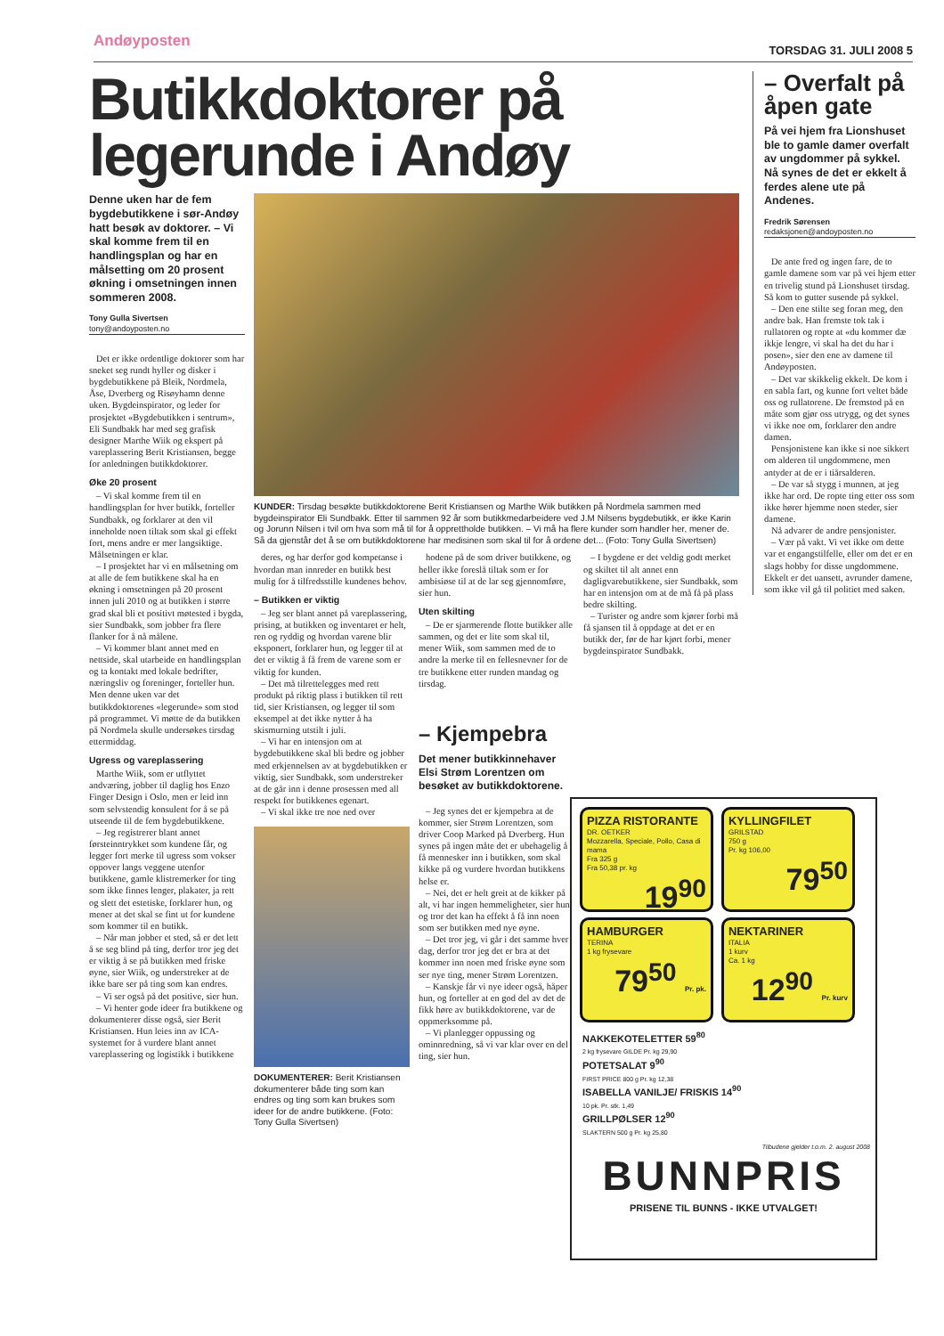Andøyposten TORSDAG 31. JULI 2008 5
Butikkdoktorer på legerunde i Andøy
Denne uken har de fem bygdebutikkene i sør-Andøy hatt besøk av doktorer. – Vi skal komme frem til en handlingsplan og har en målsetting om 20 prosent økning i omsetningen innen sommeren 2008.
Tony Gulla Sivertsen
tony@andoyposten.no
Det er ikke ordentlige doktorer som har sneket seg rundt hyller og disker i bygdebutikkene på Bleik, Nordmela, Åse, Dverberg og Risøyhamn denne uken. Bygdeinspirator, og leder for prosjektet «Bygdebutikken i sentrum», Eli Sundbakk har med seg grafisk designer Marthe Wiik og ekspert på vareplassering Berit Kristiansen, begge for anledningen butikkdoktorer.
Øke 20 prosent
– Vi skal komme frem til en handlingsplan for hver butikk, forteller Sundbakk, og forklarer at den vil inneholde noen tiltak som skal gi effekt fort, mens andre er mer langsiktige. Målsetningen er klar.
– I prosjektet har vi en målsetning om at alle de fem butikkene skal ha en økning i omsetningen på 20 prosent innen juli 2010 og at butikken i større grad skal bli et positivt møtested i bygda, sier Sundbakk, som jobber fra flere flanker for å nå målene.
– Vi kommer blant annet med en nettside, skal utarbeide en handlingsplan og ta kontakt med lokale bedrifter, næringsliv og foreninger, forteller hun. Men denne uken var det butikkdoktorenes «legerunde» som stod på programmet. Vi møtte de da butikken på Nordmela skulle undersøkes tirsdag ettermiddag.
Ugress og vareplassering
Marthe Wiik, som er utflyttet andværing, jobber til daglig hos Enzo Finger Design i Oslo, men er leid inn som selvstendig konsulent for å se på utseende til de fem bygdebutikkene.
– Jeg registrerer blant annet førsteinntrykket som kundene får, og legger fort merke til ugress som vokser oppover langs veggene utenfor butikkene, gamle klistremerker for ting som ikke finnes lenger, plakater, ja rett og slett det estetiske, forklarer hun, og mener at det skal se fint ut for kundene som kommer til en butikk.
– Når man jobber et sted, så er det lett å se seg blind på ting, derfor tror jeg det er viktig å se på butikken med friske øyne, sier Wiik, og understreker at de ikke bare ser på ting som kan endres.
– Vi ser også på det positive, sier hun.
– Vi henter gode ideer fra butikkene og dokumenterer disse også, sier Berit Kristiansen. Hun leies inn av ICA-systemet for å vurdere blant annet vareplassering og logistikk i butikkene
KUNDER: Tirsdag besøkte butikkdoktorene Berit Kristiansen og Marthe Wiik butikken på Nordmela sammen med bygdeinspirator Eli Sundbakk. Etter til sammen 92 år som butikkmedarbeidere ved J.M Nilsens bygdebutikk, er ikke Karin og Jorunn Nilsen i tvil om hva som må til for å opprettholde butikken. – Vi må ha flere kunder som handler her, mener de. Så da gjenstår det å se om butikkdoktorene har medisinen som skal til for å ordene det... (Foto: Tony Gulla Sivertsen)
deres, og har derfor god kompetanse i hvordan man innreder en butikk best mulig for å tilfredsstille kundenes behov.
– Butikken er viktig
– Jeg ser blant annet på vareplassering, prising, at butikken og inventaret er helt, ren og ryddig og hvordan varene blir eksponert, forklarer hun, og legger til at det er viktig å få frem de varene som er viktig for kunden.
– Det må tilrettelegges med rett produkt på riktig plass i butikken til rett tid, sier Kristiansen, og legger til som eksempel at det ikke nytter å ha skismurning utstilt i juli.
– Vi har en intensjon om at bygdebutikkene skal bli bedre og jobber med erkjennelsen av at bygdebutikken er viktig, sier Sundbakk, som understreker at de går inn i denne prosessen med all respekt for butikkenes egenart.
– Vi skal ikke tre noe ned over
DOKUMENTERER: Berit Kristiansen dokumenterer både ting som kan endres og ting som kan brukes som ideer for de andre butikkene. (Foto: Tony Gulla Sivertsen)
hodene på de som driver butikkene, og heller ikke foreslå tiltak som er for ambisiøse til at de lar seg gjennomføre, sier hun.
Uten skilting
– De er sjarmerende flotte butikker alle sammen, og det er lite som skal til, mener Wiik, som sammen med de to andre la merke til en fellesnevner for de tre butikkene etter runden mandag og tirsdag.
– Kjempebra
Det mener butikkinnehaver Elsi Strøm Lorentzen om besøket av butikkdoktorene.
– Jeg synes det er kjempebra at de kommer, sier Strøm Lorentzen, som driver Coop Marked på Dverberg. Hun synes på ingen måte det er ubehagelig å få mennesker inn i butikken, som skal kikke på og vurdere hvordan butikkens helse er.
– Nei, det er helt greit at de kikker på alt, vi har ingen hemmeligheter, sier hun, og tror det kan ha effekt å få inn noen som ser butikken med nye øyne.
– Det tror jeg, vi går i det samme hver dag, derfor tror jeg det er bra at det kommer inn noen med friske øyne som ser nye ting, mener Strøm Lorentzen.
– Kanskje får vi nye ideer også, håper hun, og forteller at en god del av det de fikk høre av butikkdoktorene, var de oppmerksomme på.
– Vi planlegger oppussing og ominnredning, så vi var klar over en del ting, sier hun.
– I bygdene er det veldig godt merket og skiltet til alt annet enn dagligvarebutikkene, sier Sundbakk, som har en intensjon om at de må få på plass bedre skilting.
– Turister og andre som kjører forbi må få sjansen til å oppdage at det er en butikk der, før de har kjørt forbi, mener bygdeinspirator Sundbakk.
– Overfalt på åpen gate
På vei hjem fra Lionshuset ble to gamle damer overfalt av ungdommer på sykkel. Nå synes de det er ekkelt å ferdes alene ute på Andenes.
Fredrik Sørensen
redaksjonen@andoyposten.no
De ante fred og ingen fare, de to gamle damene som var på vei hjem etter en trivelig stund på Lionshuset tirsdag. Så kom to gutter susende på sykkel.
– Den ene stilte seg foran meg, den andre bak. Han fremste tok tak i rullatoren og ropte at «du kommer dæ ikkje lengre, vi skal ha det du har i posen», sier den ene av damene til Andøyposten.
– Det var skikkelig ekkelt. De kom i en sabla fart, og kunne fort veltet både oss og rullatorene. De fremstod på en måte som gjør oss utrygg, og det synes vi ikke noe om, forklarer den andre damen.
Pensjonistene kan ikke si noe sikkert om alderen til ungdommene, men antyder at de er i tiårsalderen.
– De var så stygg i munnen, at jeg ikke har ord. De ropte ting etter oss som ikke hører hjemme noen steder, sier damene.
Nå advarer de andre pensjonister.
– Vær på vakt. Vi vet ikke om dette var et engangstilfelle, eller om det er en slags hobby for disse ungdommene. Ekkelt er det uansett, avrunder damene, som ikke vil gå til politiet med saken.
PIZZA RISTORANTE DR. OETKER
Mozzarella, Speciale, Pollo, Casa di mama
Fra 325 g
Fra 50,38 pr. kg
19<sup>90</sup>
KYLLINGFILET GRILSTAD
750 g
Pr. kg 106,00
79<sup>50</sup>
HAMBURGER TERINA
1 kg frysevare
79<sup>50</sup> Pr. pk.
NEKTARINER ITALIA
1 kurv
Ca. 1 kg
12<sup>90</sup> Pr. kurv
NAKKEKOTELETTER 59<sup>80</sup>
2 kg frysevare GILDE Pr. kg 29,90
POTETSALAT 9<sup>90</sup>
FIRST PRICE 800 g Pr. kg 12,38
ISABELLA VANILJE/ FRISKIS 14<sup>90</sup>
10 pk. Pr. stk. 1,49
GRILLPØLSER 12<sup>90</sup>
SLAKTERN 500 g Pr. kg 25,80
Tilbudene gjelder t.o.m. 2. august 2008
BUNNPRIS
PRISENE TIL BUNNS - IKKE UTVALGET!